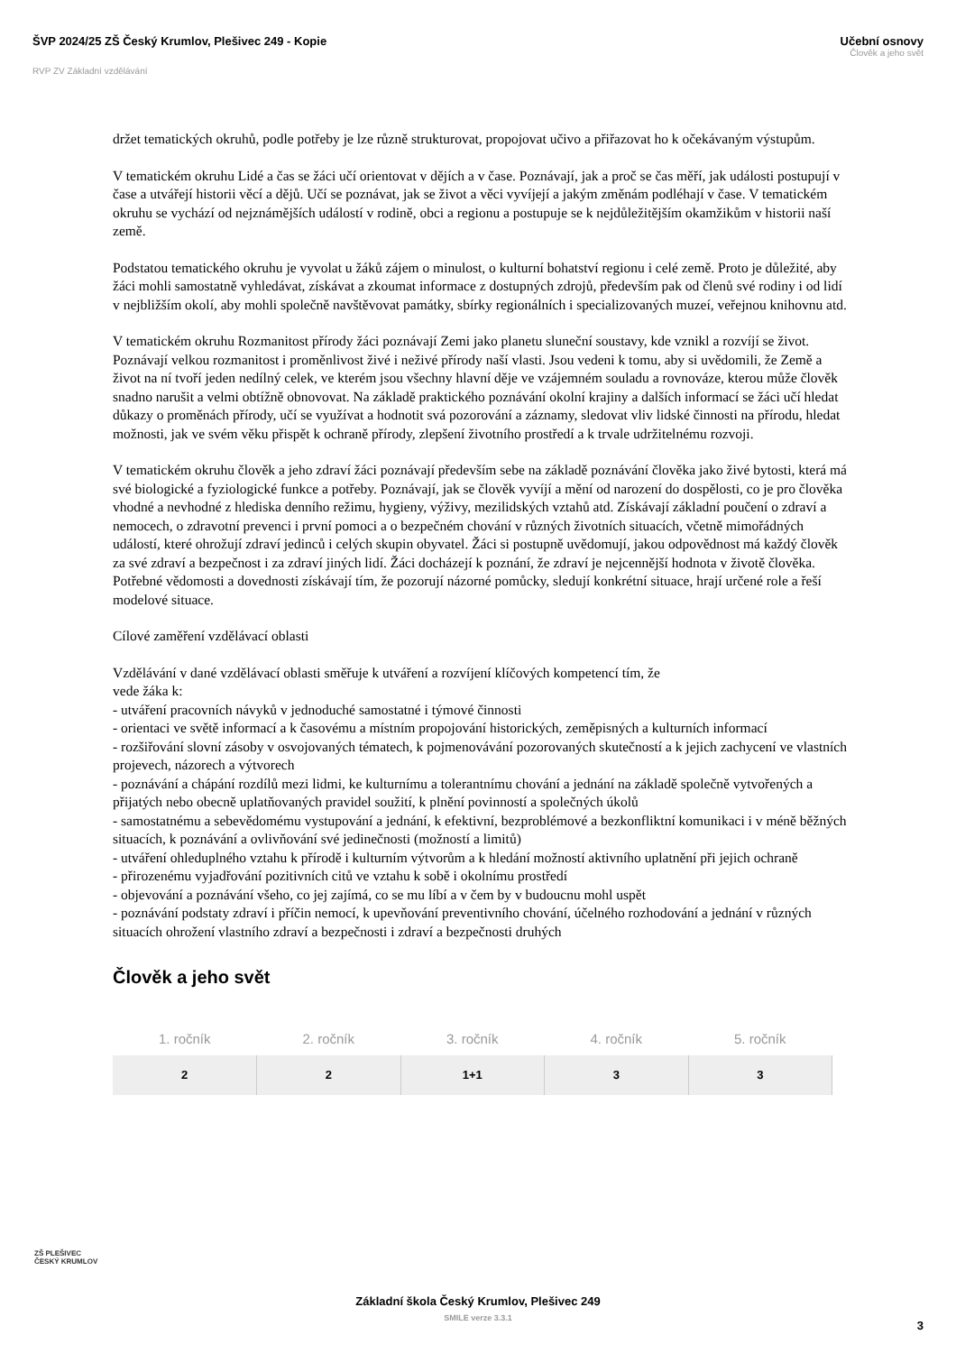ŠVP 2024/25 ZŠ Český Krumlov, Plešivec 249 - Kopie
RVP ZV Základní vzdělávání
Učební osnovy
Člověk a jeho svět
držet tematických okruhů, podle potřeby je lze různě strukturovat, propojovat učivo a přiřazovat ho k očekávaným výstupům.
V tematickém okruhu Lidé a čas se žáci učí orientovat v dějích a v čase. Poznávají, jak a proč se čas měří, jak události postupují v čase a utvářejí historii věcí a dějů. Učí se poznávat, jak se život a věci vyvíjejí a jakým změnám podléhají v čase. V tematickém okruhu se vychází od nejznámějších událostí v rodině, obci a regionu a postupuje se k nejdůležitějším okamžikům v historii naší země.
Podstatou tematického okruhu je vyvolat u žáků zájem o minulost, o kulturní bohatství regionu i celé země. Proto je důležité, aby žáci mohli samostatně vyhledávat, získávat a zkoumat informace z dostupných zdrojů, především pak od členů své rodiny i od lidí v nejbližším okolí, aby mohli společně navštěvovat památky, sbírky regionálních i specializovaných muzeí, veřejnou knihovnu atd.
V tematickém okruhu Rozmanitost přírody žáci poznávají Zemi jako planetu sluneční soustavy, kde vznikl a rozvíjí se život. Poznávají velkou rozmanitost i proměnlivost živé i neživé přírody naší vlasti. Jsou vedeni k tomu, aby si uvědomili, že Země a život na ní tvoří jeden nedílný celek, ve kterém jsou všechny hlavní děje ve vzájemném souladu a rovnováze, kterou může člověk snadno narušit a velmi obtížně obnovovat. Na základě praktického poznávání okolní krajiny a dalších informací se žáci učí hledat důkazy o proměnách přírody, učí se využívat a hodnotit svá pozorování a záznamy, sledovat vliv lidské činnosti na přírodu, hledat možnosti, jak ve svém věku přispět k ochraně přírody, zlepšení životního prostředí a k trvale udržitelnému rozvoji.
V tematickém okruhu člověk a jeho zdraví žáci poznávají především sebe na základě poznávání člověka jako živé bytosti, která má své biologické a fyziologické funkce a potřeby. Poznávají, jak se člověk vyvíjí a mění od narození do dospělosti, co je pro člověka vhodné a nevhodné z hlediska denního režimu, hygieny, výživy, mezilidských vztahů atd. Získávají základní poučení o zdraví a nemocech, o zdravotní prevenci i první pomoci a o bezpečném chování v různých životních situacích, včetně mimořádných událostí, které ohrožují zdraví jedinců i celých skupin obyvatel. Žáci si postupně uvědomují, jakou odpovědnost má každý člověk za své zdraví a bezpečnost i za zdraví jiných lidí. Žáci docházejí k poznání, že zdraví je nejcennější hodnota v životě člověka. Potřebné vědomosti a dovednosti získávají tím, že pozorují názorné pomůcky, sledují konkrétní situace, hrají určené role a řeší modelové situace.
Cílové zaměření vzdělávací oblasti
Vzdělávání v dané vzdělávací oblasti směřuje k utváření a rozvíjení klíčových kompetencí tím, že
vede žáka k:
- utváření pracovních návyků v jednoduché samostatné i týmové činnosti
- orientaci ve světě informací a k časovému a místním propojování historických, zeměpisných a kulturních informací
- rozšiřování slovní zásoby v osvojovaných tématech, k pojmenovávání pozorovaných skutečností a k jejich zachycení ve vlastních projevech, názorech a výtvorech
- poznávání a chápání rozdílů mezi lidmi, ke kulturnímu a tolerantnímu chování a jednání na základě společně vytvořených a přijatých nebo obecně uplatňovaných pravidel soužití, k plnění povinností a společných úkolů
- samostatnému a sebevědomému vystupování a jednání, k efektivní, bezproblémové a bezkonfliktní komunikaci i v méně běžných situacích, k poznávání a ovlivňování své jedinečnosti (možností a limitů)
- utváření ohleduplného vztahu k přírodě i kulturním výtvorům a k hledání možností aktivního uplatnění při jejich ochraně
- přirozenému vyjadřování pozitivních citů ve vztahu k sobě i okolnímu prostředí
- objevování a poznávání všeho, co jej zajímá, co se mu líbí a v čem by v budoucnu mohl uspět
- poznávání podstaty zdraví i příčin nemocí, k upevňování preventivního chování, účelného rozhodování a jednání v různých situacích ohrožení vlastního zdraví a bezpečnosti i zdraví a bezpečnosti druhých
Člověk a jeho svět
| 1. ročník | 2. ročník | 3. ročník | 4. ročník | 5. ročník |
| --- | --- | --- | --- | --- |
| 2 | 2 | 1+1 | 3 | 3 |
ZŠ PLEŠIVEC
ČESKÝ KRUMLOV
Základní škola Český Krumlov, Plešivec 249
SMILE verze 3.3.1
3